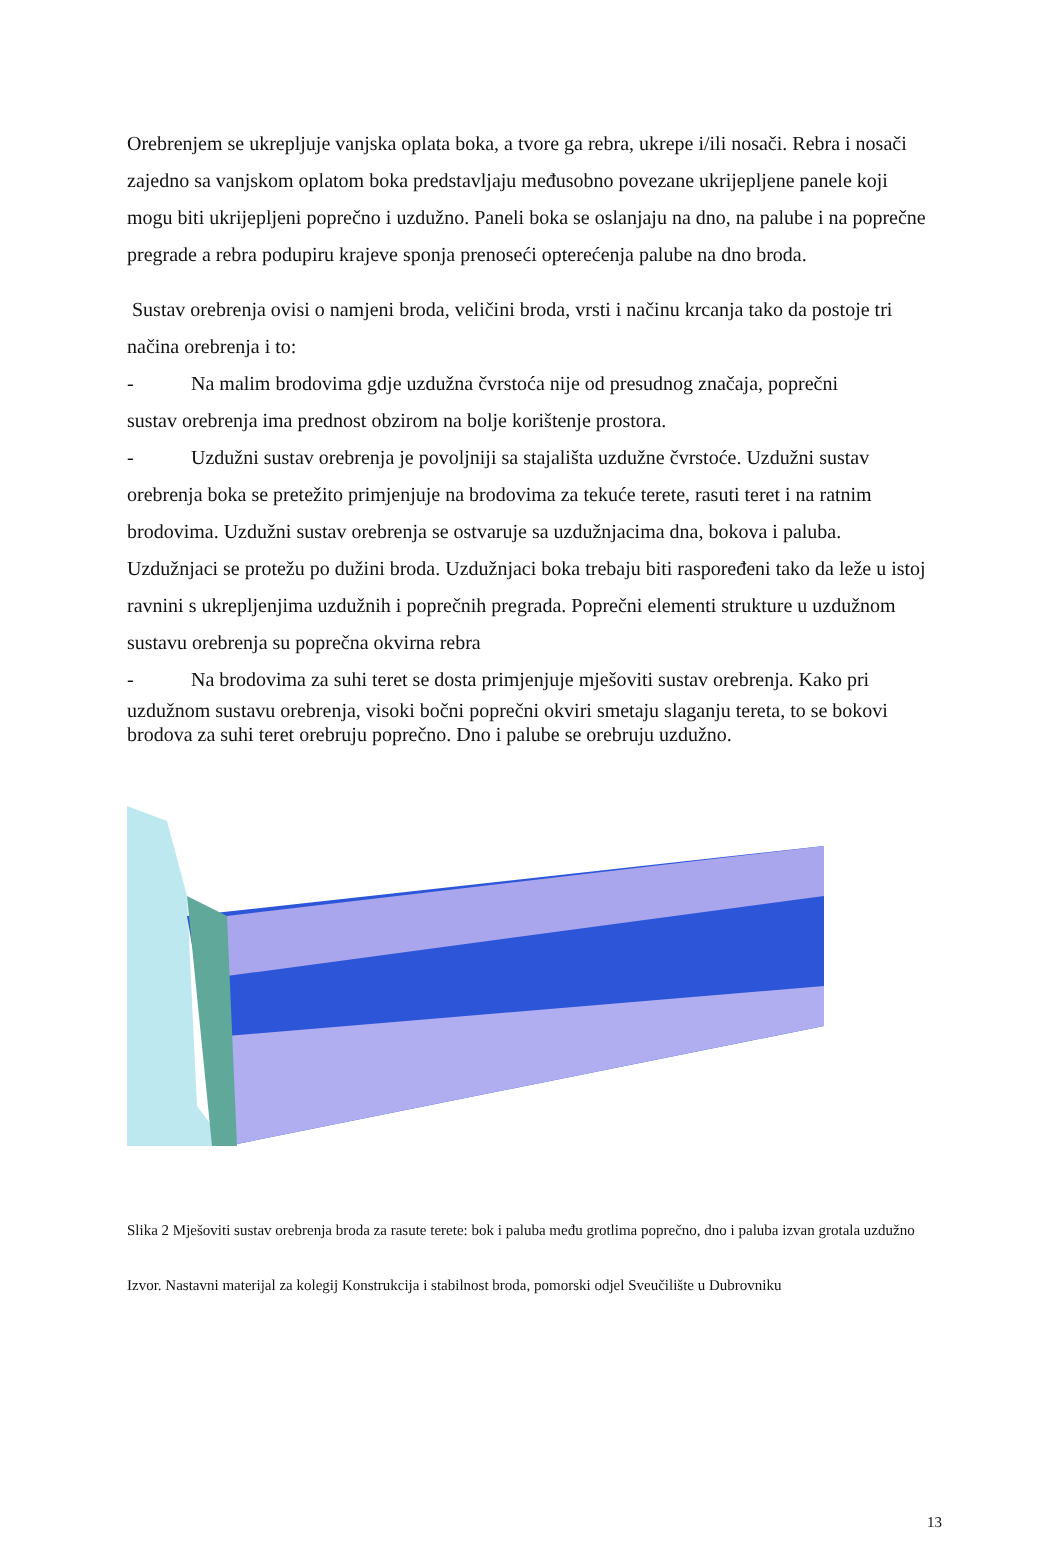Orebrenjem se ukrepljuje vanjska oplata boka, a tvore ga rebra, ukrepe i/ili nosači. Rebra i nosači zajedno sa vanjskom oplatom boka predstavljaju međusobno povezane ukrijepljene panele koji mogu biti ukrijepljeni poprečno i uzdužno. Paneli boka se oslanjaju na dno, na palube i na poprečne pregrade a rebra podupiru krajeve sponja prenoseći opterećenja palube na dno broda.
Sustav orebrenja ovisi o namjeni broda, veličini broda, vrsti i načinu krcanja tako da postoje tri načina orebrenja i to:
- Na malim brodovima gdje uzdužna čvrstoća nije od presudnog značaja, poprečni
sustav orebrenja ima prednost obzirom na bolje korištenje prostora.
- Uzdužni sustav orebrenja je povoljniji sa stajališta uzdužne čvrstoće. Uzdužni sustav
orebrenja boka se pretežito primjenjuje na brodovima za tekuće terete, rasuti teret i na ratnim brodovima. Uzdužni sustav orebrenja se ostvaruje sa uzdužnjacima dna, bokova i paluba. Uzdužnjaci se protežu po dužini broda. Uzdužnjaci boka trebaju biti raspoređeni tako da leže u istoj ravnini s ukrepljenjima uzdužnih i poprečnih pregrada. Poprečni elementi strukture u uzdužnom sustavu orebrenja su poprečna okvirna rebra
- Na brodovima za suhi teret se dosta primjenjuje mješoviti sustav orebrenja. Kako pri
uzdužnom sustavu orebrenja, visoki bočni poprečni okviri smetaju slaganju tereta, to se bokovi brodova za suhi teret orebruju poprečno. Dno i palube se orebruju uzdužno.
Slika 2 Mješoviti sustav orebrenja broda za rasute terete: bok i paluba među grotlima poprečno, dno i paluba izvan grotala uzdužno
Izvor. Nastavni materijal za kolegij Konstrukcija i stabilnost broda, pomorski odjel Sveučilište u Dubrovniku
13